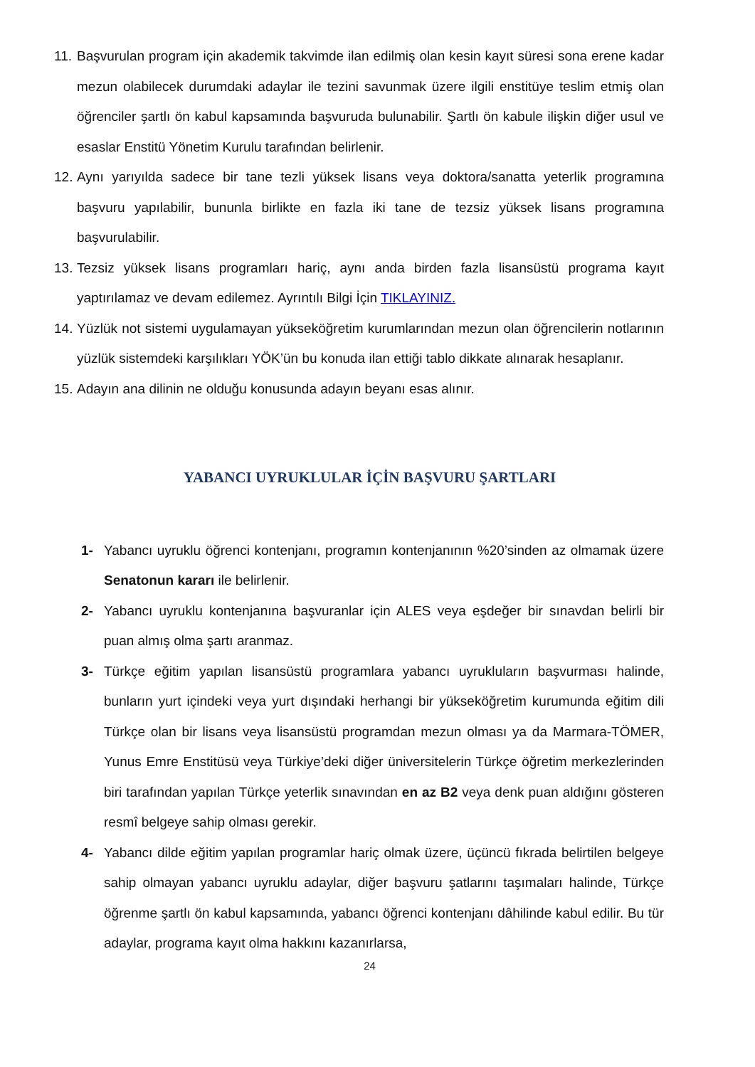11. Başvurulan program için akademik takvimde ilan edilmiş olan kesin kayıt süresi sona erene kadar mezun olabilecek durumdaki adaylar ile tezini savunmak üzere ilgili enstitüye teslim etmiş olan öğrenciler şartlı ön kabul kapsamında başvuruda bulunabilir. Şartlı ön kabule ilişkin diğer usul ve esaslar Enstitü Yönetim Kurulu tarafından belirlenir.
12. Aynı yarıyılda sadece bir tane tezli yüksek lisans veya doktora/sanatta yeterlik programına başvuru yapılabilir, bununla birlikte en fazla iki tane de tezsiz yüksek lisans programına başvurulabilir.
13. Tezsiz yüksek lisans programları hariç, aynı anda birden fazla lisansüstü programa kayıt yaptırılamaz ve devam edilemez. Ayrıntılı Bilgi İçin TIKLAYINIZ.
14. Yüzlük not sistemi uygulamayan yükseköğretim kurumlarından mezun olan öğrencilerin notlarının yüzlük sistemdeki karşılıkları YÖK’ün bu konuda ilan ettiği tablo dikkate alınarak hesaplanır.
15. Adayın ana dilinin ne olduğu konusunda adayın beyanı esas alınır.
YABANCI UYRUKLULAR İÇİN BAŞVURU ŞARTLARI
1- Yabancı uyruklu öğrenci kontenjanı, programın kontenjanının %20’sinden az olmamak üzere Senatonun kararı ile belirlenir.
2- Yabancı uyruklu kontenjanına başvuranlar için ALES veya eşdeğer bir sınavdan belirli bir puan almış olma şartı aranmaz.
3- Türkçe eğitim yapılan lisansüstü programlara yabancı uyrukluların başvurması halinde, bunların yurt içindeki veya yurt dışındaki herhangi bir yükseköğretim kurumunda eğitim dili Türkçe olan bir lisans veya lisansüstü programdan mezun olması ya da Marmara-TÖMER, Yunus Emre Enstitüsü veya Türkiye’deki diğer üniversitelerin Türkçe öğretim merkezlerinden biri tarafından yapılan Türkçe yeterlik sınavından en az B2 veya denk puan aldığını gösteren resmî belgeye sahip olması gerekir.
4- Yabancı dilde eğitim yapılan programlar hariç olmak üzere, üçüncü fıkrada belirtilen belgeye sahip olmayan yabancı uyruklu adaylar, diğer başvuru şatlarını taşımaları halinde, Türkçe öğrenme şartlı ön kabul kapsamında, yabancı öğrenci kontenjanı dâhilinde kabul edilir. Bu tür adaylar, programa kayıt olma hakkını kazanırlarsa,
24